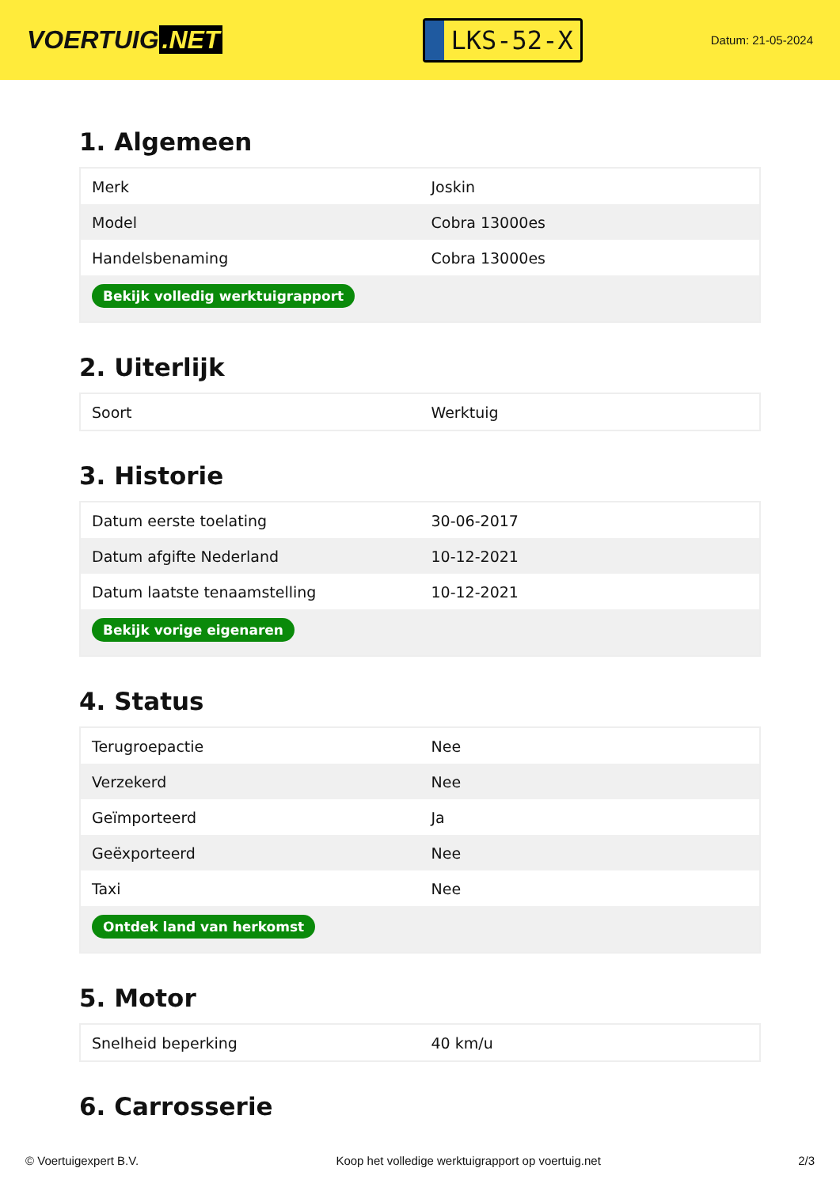VOERTUIG.NET
LKS-52-X
Datum: 21-05-2024
1. Algemeen
| Merk | Joskin |
| Model | Cobra 13000es |
| Handelsbenaming | Cobra 13000es |
| Bekijk volledig werktuigrapport | |
2. Uiterlijk
| Soort | Werktuig |
3. Historie
| Datum eerste toelating | 30-06-2017 |
| Datum afgifte Nederland | 10-12-2021 |
| Datum laatste tenaamstelling | 10-12-2021 |
| Bekijk vorige eigenaren | |
4. Status
| Terugroepactie | Nee |
| Verzekerd | Nee |
| Geïmporteerd | Ja |
| Geëxporteerd | Nee |
| Taxi | Nee |
| Ontdek land van herkomst | |
5. Motor
| Snelheid beperking | 40 km/u |
6. Carrosserie
© Voertuigexpert B.V. Koop het volledige werktuigrapport op voertuig.net 2/3